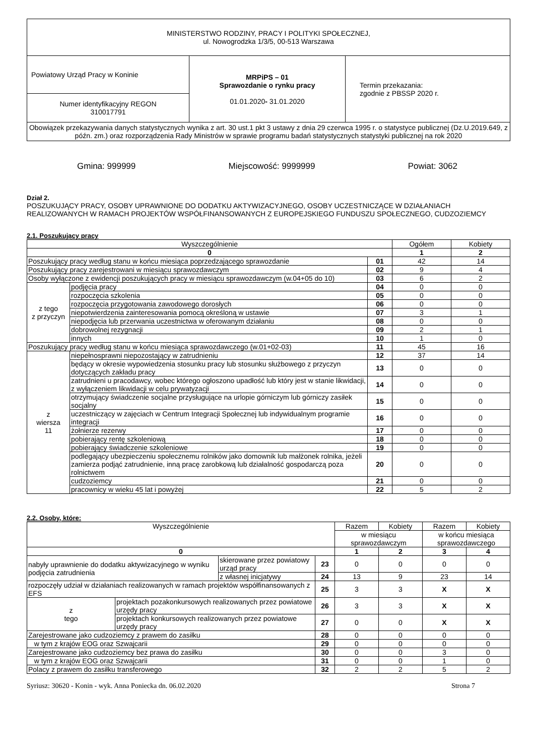| MINISTERSTWO RODZINY, PRACY I POLITYKI SPOŁECZNEJ, ul. Nowogrodzka 1/3/5, 00-513 Warszawa | | |
| Powiatowy Urząd Pracy w Koninie | MRPiPS – 01 Sprawozdanie o rynku pracy 01.01.2020 - 31.01.2020 | Termin przekazania: zgodnie z PBSSP 2020 r. |
| Numer identyfikacyjny REGON 310017791 | | |
| Obowiązek przekazywania danych statystycznych wynika z art. 30 ust.1 pkt 3 ustawy z dnia 29 czerwca 1995 r. o statystyce publicznej (Dz.U.2019.649, z późn. zm.) oraz rozporządzenia Rady Ministrów w sprawie programu badań statystycznych statystyki publicznej na rok 2020 | | |
Gmina: 999999 Miejscowość: 9999999 Powiat: 3062
Dział 2.
POSZUKUJĄCY PRACY, OSOBY UPRAWNIONE DO DODATKU AKTYWIZACYJNEGO, OSOBY UCZESTNICZĄCE W DZIAŁANIACH REALIZOWANYCH W RAMACH PROJEKTÓW WSPÓŁFINANSOWANYCH Z EUROPEJSKIEGO FUNDUSZU SPOŁECZNEGO, CUDZOZIEMCY
2.1. Poszukujący pracy
| Wyszczególnienie | | | Ogółem | Kobiety |
| 0 | | | 1 | 2 |
| Poszukujący pracy według stanu w końcu miesiąca poprzedzającego sprawozdanie | | 01 | 42 | 14 |
| Poszukujący pracy zarejestrowani w miesiącu sprawozdawczym | | 02 | 9 | 4 |
| Osoby wyłączone z ewidencji poszukujących pracy w miesiącu sprawozdawczym (w.04+05 do 10) | | 03 | 6 | 2 |
| z tego z przyczyn | podjęcia pracy | 04 | 0 | 0 |
| | rozpoczęcia szkolenia | 05 | 0 | 0 |
| | rozpoczęcia przygotowania zawodowego dorosłych | 06 | 0 | 0 |
| | niepotwierdzenia zainteresowania pomocą określoną w ustawie | 07 | 3 | 1 |
| | niepodjęcia lub przerwania uczestnictwa w oferowanym działaniu | 08 | 0 | 0 |
| | dobrowolnej rezygnacji | 09 | 2 | 1 |
| | innych | 10 | 1 | 0 |
| Poszukujący pracy według stanu w końcu miesiąca sprawozdawczego (w.01+02-03) | | 11 | 45 | 16 |
| z wiersza 11 | niepełnosprawni niepozostający w zatrudnieniu | 12 | 37 | 14 |
| | będący w okresie wypowiedzenia stosunku pracy lub stosunku służbowego z przyczyn dotyczących zakładu pracy | 13 | 0 | 0 |
| | zatrudnieni u pracodawcy, wobec którego ogłoszono upadłość lub który jest w stanie likwidacji, z wyłączeniem likwidacji w celu prywatyzacji | 14 | 0 | 0 |
| | otrzymujący świadczenie socjalne przysługujące na urlopie górniczym lub górniczy zasiłek socjalny | 15 | 0 | 0 |
| | uczestniczący w zajęciach w Centrum Integracji Społecznej lub indywidualnym programie integracji | 16 | 0 | 0 |
| | żołnierze rezerwy | 17 | 0 | 0 |
| | pobierający rentę szkoleniową | 18 | 0 | 0 |
| | pobierający świadczenie szkoleniowe | 19 | 0 | 0 |
| | podlegający ubezpieczeniu społecznemu rolników jako domownik lub małżonek rolnika, jeżeli zamierza podjąć zatrudnienie, inną pracę zarobkową lub działalność gospodarczą poza rolnictwem | 20 | 0 | 0 |
| | cudzoziemcy | 21 | 0 | 0 |
| | pracownicy w wieku 45 lat i powyżej | 22 | 5 | 2 |
2.2. Osoby, które:
| Wyszczególnienie | | | | Razem | Kobiety | Razem | Kobiety |
| | | | | w miesiącu sprawozdawczym | | w końcu miesiąca sprawozdawczego | |
| 0 | | | | 1 | 2 | 3 | 4 |
| nabyły uprawnienie do dodatku aktywizacyjnego w wyniku podjęcia zatrudnienia | | skierowane przez powiatowy urząd pracy | 23 | 0 | 0 | 0 | 0 |
| | | z własnej inicjatywy | 24 | 13 | 9 | 23 | 14 |
| rozpoczęły udział w działaniach realizowanych w ramach projektów współfinansowanych z EFS | | | 25 | 3 | 3 | X | X |
| z tego | projektach pozakonkursowych realizowanych przez powiatowe urzędy pracy | | 26 | 3 | 3 | X | X |
| | projektach konkursowych realizowanych przez powiatowe urzędy pracy | | 27 | 0 | 0 | X | X |
| Zarejestrowane jako cudzoziemcy z prawem do zasiłku | | | 28 | 0 | 0 | 0 | 0 |
| w tym z krajów EOG oraz Szwajcarii | | | 29 | 0 | 0 | 0 | 0 |
| Zarejestrowane jako cudzoziemcy bez prawa do zasiłku | | | 30 | 0 | 0 | 3 | 0 |
| w tym z krajów EOG oraz Szwajcarii | | | 31 | 0 | 0 | 1 | 0 |
| Polacy z prawem do zasiłku transferowego | | | 32 | 2 | 2 | 5 | 2 |
Syriusz: 30620 - Konin - wyk. Anna Poniecka dn. 06.02.2020 Strona 7